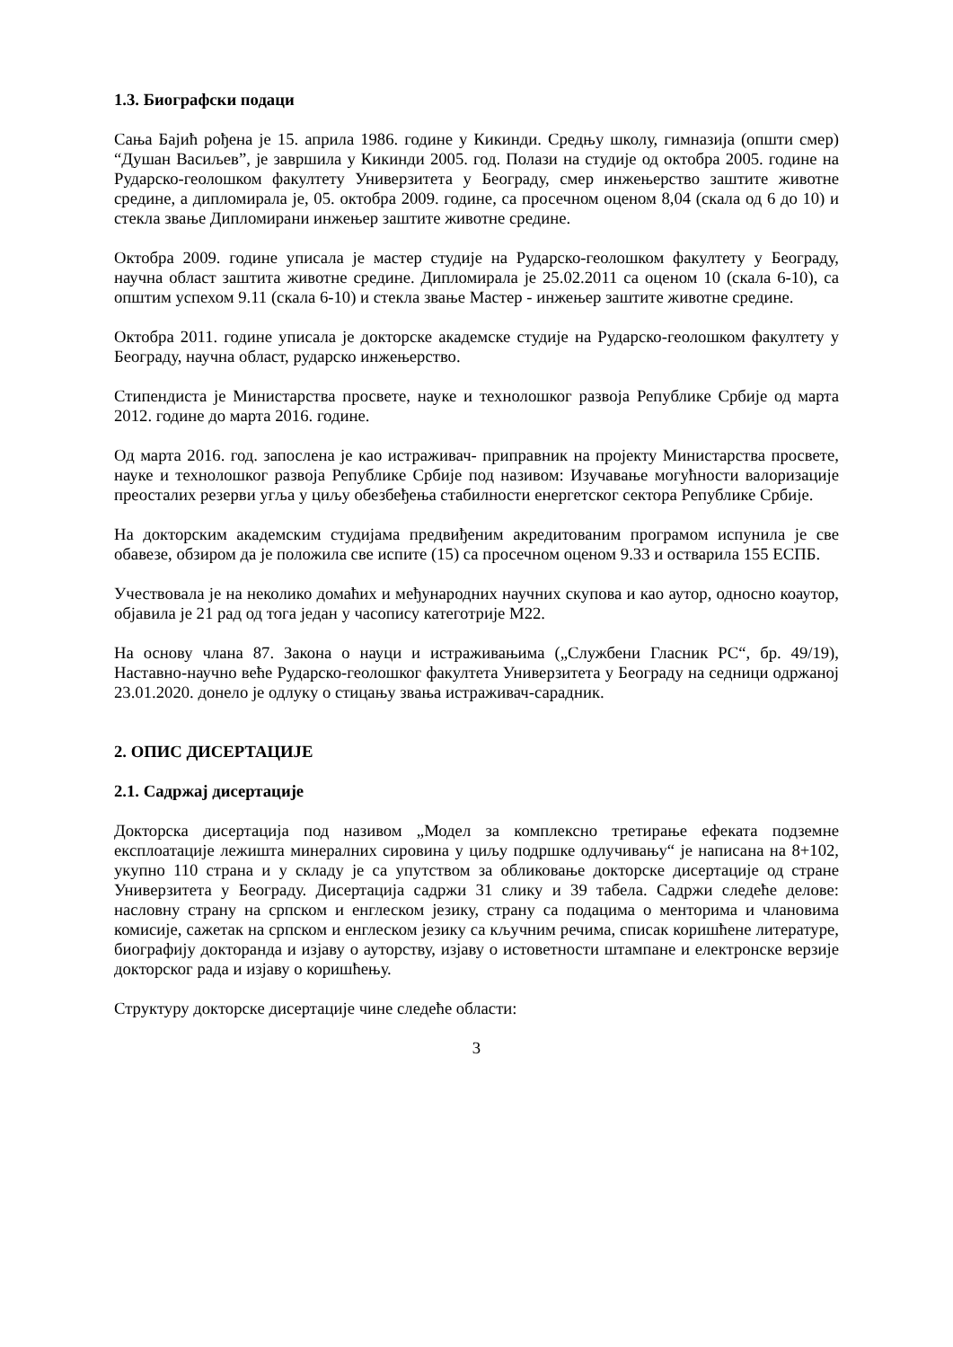1.3. Биографски подаци
Сања Бајић рођена је 15. априла 1986. године у Кикинди. Средњу школу, гимназија (општи смер) “Душан Васиљев”, је завршила у Кикинди 2005. год. Полази на студије од октобра 2005. године на Рударско-геолошком факултету Универзитета у Београду, смер инжењерство заштите животне средине, а дипломирала је, 05. октобра 2009. године, са просечном оценом 8,04 (скала од 6 до 10) и стекла звање Дипломирани инжењер заштите животне средине.
Октобра 2009. године уписала је мастер студије на Рударско-геолошком факултету у Београду, научна област заштита животне средине. Дипломирала је 25.02.2011 са оценом 10 (скала 6-10), са општим успехом 9.11 (скала 6-10) и стекла звање Мастер - инжењер заштите животне средине.
Октобра 2011. године уписала је докторске академске студије на Рударско-геолошком факултету у Београду, научна област, рударско инжењерство.
Стипендиста је Министарства просвете, науке и технолошког развоја Републике Србије од марта 2012. године до марта 2016. године.
Од марта 2016. год. запослена је као истраживач- приправник на пројекту Министарства просвете, науке и технолошког развоја Републике Србије под називом: Изучавање могућности валоризације преосталих резерви угља у циљу обезбеђења стабилности енергетског сектора Републике Србије.
На докторским академским студијама предвиђеним акредитованим програмом испунила је све обавезе, обзиром да је положила све испите (15) са просечном оценом 9.33 и остварила 155 ЕСПБ.
Учествовала је на неколико домаћих и међународних научних скупова и као аутор, односно коаутор, објавила је 21 рад од тога један у часопису категотрије М22.
На основу члана 87. Закона о науци и истраживањима („Службени Гласник РС“, бр. 49/19), Наставно-научно веће Рударско-геолошког факултета Универзитета у Београду на седници одржаној 23.01.2020. донело је одлуку о стицању звања истраживач-сарадник.
2. ОПИС ДИСЕРТАЦИЈЕ
2.1. Садржај дисертације
Докторска дисертација под називом „Модел за комплексно третирање ефеката подземне експлоатације лежишта минералних сировина у циљу подршке одлучивању“ је написана на 8+102, укупно 110 страна и у складу је са упутством за обликовање докторске дисертације од стране Универзитета у Београду. Дисертација садржи 31 слику и 39 табела. Садржи следеће делове: насловну страну на српском и енглеском језику, страну са подацима о менторима и члановима комисије, сажетак на српском и енглеском језику са кључним речима, списак коришћене литературе, биографију докторанда и изјаву о ауторству, изјаву о истоветности штампане и електронске верзије докторског рада и изјаву о коришћењу.
Структуру докторске дисертације чине следеће области:
3